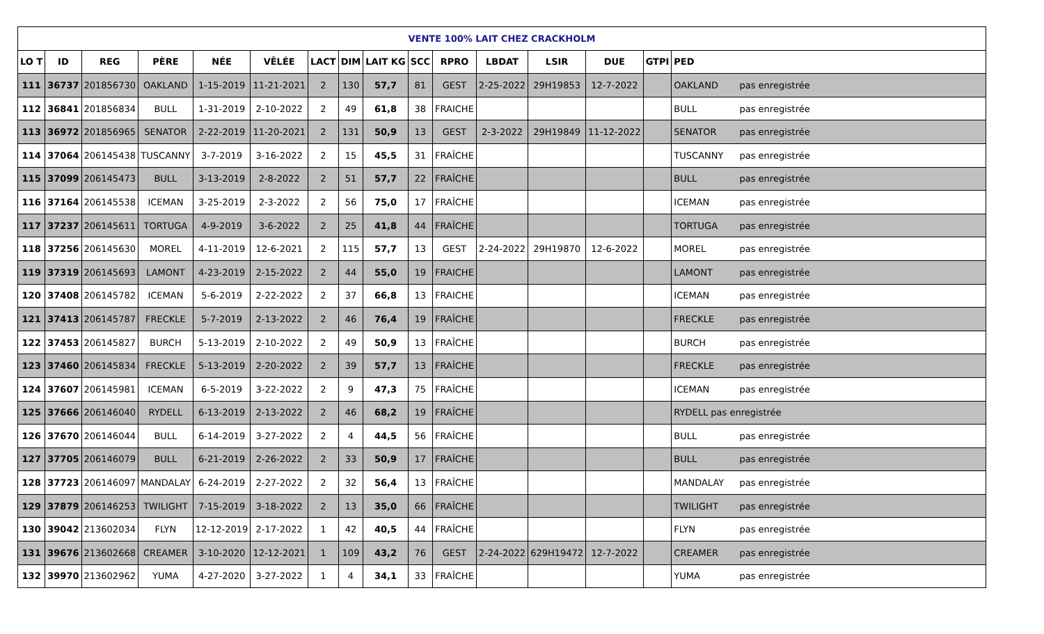| VENTE 100% LAIT CHEZ CRACKHOLM | | | | | | | | | | | | | | | |
| --- | --- | --- | --- | --- | --- | --- | --- | --- | --- | --- | --- | --- | --- | --- | --- |
| LO T | ID | REG | PÈRE | NÉE | VÊLÉE | LACT | DIM | LAIT KG | SCC | RPRO | LBDAT | LSIR | DUE | GTPI | PED |
| 111 | 36737 | 201856730 | OAKLAND | 1-15-2019 | 11-21-2021 | 2 | 130 | 57,7 | 81 | GEST | 2-25-2022 | 29H19853 | 12-7-2022 | | OAKLAND pas enregistrée |
| 112 | 36841 | 201856834 | BULL | 1-31-2019 | 2-10-2022 | 2 | 49 | 61,8 | 38 | FRAICHE | | | | | BULL pas enregistrée |
| 113 | 36972 | 201856965 | SENATOR | 2-22-2019 | 11-20-2021 | 2 | 131 | 50,9 | 13 | GEST | 2-3-2022 | 29H19849 | 11-12-2022 | | SENATOR pas enregistrée |
| 114 | 37064 | 206145438 | TUSCANNY | 3-7-2019 | 3-16-2022 | 2 | 15 | 45,5 | 31 | FRAÎCHE | | | | | TUSCANNY pas enregistrée |
| 115 | 37099 | 206145473 | BULL | 3-13-2019 | 2-8-2022 | 2 | 51 | 57,7 | 22 | FRAÎCHE | | | | | BULL pas enregistrée |
| 116 | 37164 | 206145538 | ICEMAN | 3-25-2019 | 2-3-2022 | 2 | 56 | 75,0 | 17 | FRAÎCHE | | | | | ICEMAN pas enregistrée |
| 117 | 37237 | 206145611 | TORTUGA | 4-9-2019 | 3-6-2022 | 2 | 25 | 41,8 | 44 | FRAÎCHE | | | | | TORTUGA pas enregistrée |
| 118 | 37256 | 206145630 | MOREL | 4-11-2019 | 12-6-2021 | 2 | 115 | 57,7 | 13 | GEST | 2-24-2022 | 29H19870 | 12-6-2022 | | MOREL pas enregistrée |
| 119 | 37319 | 206145693 | LAMONT | 4-23-2019 | 2-15-2022 | 2 | 44 | 55,0 | 19 | FRAICHE | | | | | LAMONT pas enregistrée |
| 120 | 37408 | 206145782 | ICEMAN | 5-6-2019 | 2-22-2022 | 2 | 37 | 66,8 | 13 | FRAICHE | | | | | ICEMAN pas enregistrée |
| 121 | 37413 | 206145787 | FRECKLE | 5-7-2019 | 2-13-2022 | 2 | 46 | 76,4 | 19 | FRAÎCHE | | | | | FRECKLE pas enregistrée |
| 122 | 37453 | 206145827 | BURCH | 5-13-2019 | 2-10-2022 | 2 | 49 | 50,9 | 13 | FRAÎCHE | | | | | BURCH pas enregistrée |
| 123 | 37460 | 206145834 | FRECKLE | 5-13-2019 | 2-20-2022 | 2 | 39 | 57,7 | 13 | FRAÎCHE | | | | | FRECKLE pas enregistrée |
| 124 | 37607 | 206145981 | ICEMAN | 6-5-2019 | 3-22-2022 | 2 | 9 | 47,3 | 75 | FRAÎCHE | | | | | ICEMAN pas enregistrée |
| 125 | 37666 | 206146040 | RYDELL | 6-13-2019 | 2-13-2022 | 2 | 46 | 68,2 | 19 | FRAÎCHE | | | | | RYDELL pas enregistrée |
| 126 | 37670 | 206146044 | BULL | 6-14-2019 | 3-27-2022 | 2 | 4 | 44,5 | 56 | FRAÎCHE | | | | | BULL pas enregistrée |
| 127 | 37705 | 206146079 | BULL | 6-21-2019 | 2-26-2022 | 2 | 33 | 50,9 | 17 | FRAÎCHE | | | | | BULL pas enregistrée |
| 128 | 37723 | 206146097 | MANDALAY | 6-24-2019 | 2-27-2022 | 2 | 32 | 56,4 | 13 | FRAÎCHE | | | | | MANDALAY pas enregistrée |
| 129 | 37879 | 206146253 | TWILIGHT | 7-15-2019 | 3-18-2022 | 2 | 13 | 35,0 | 66 | FRAÎCHE | | | | | TWILIGHT pas enregistrée |
| 130 | 39042 | 213602034 | FLYN | 12-12-2019 | 2-17-2022 | 1 | 42 | 40,5 | 44 | FRAÎCHE | | | | | FLYN pas enregistrée |
| 131 | 39676 | 213602668 | CREAMER | 3-10-2020 | 12-12-2021 | 1 | 109 | 43,2 | 76 | GEST | 2-24-2022 | 629H19472 | 12-7-2022 | | CREAMER pas enregistrée |
| 132 | 39970 | 213602962 | YUMA | 4-27-2020 | 3-27-2022 | 1 | 4 | 34,1 | 33 | FRAÎCHE | | | | | YUMA pas enregistrée |